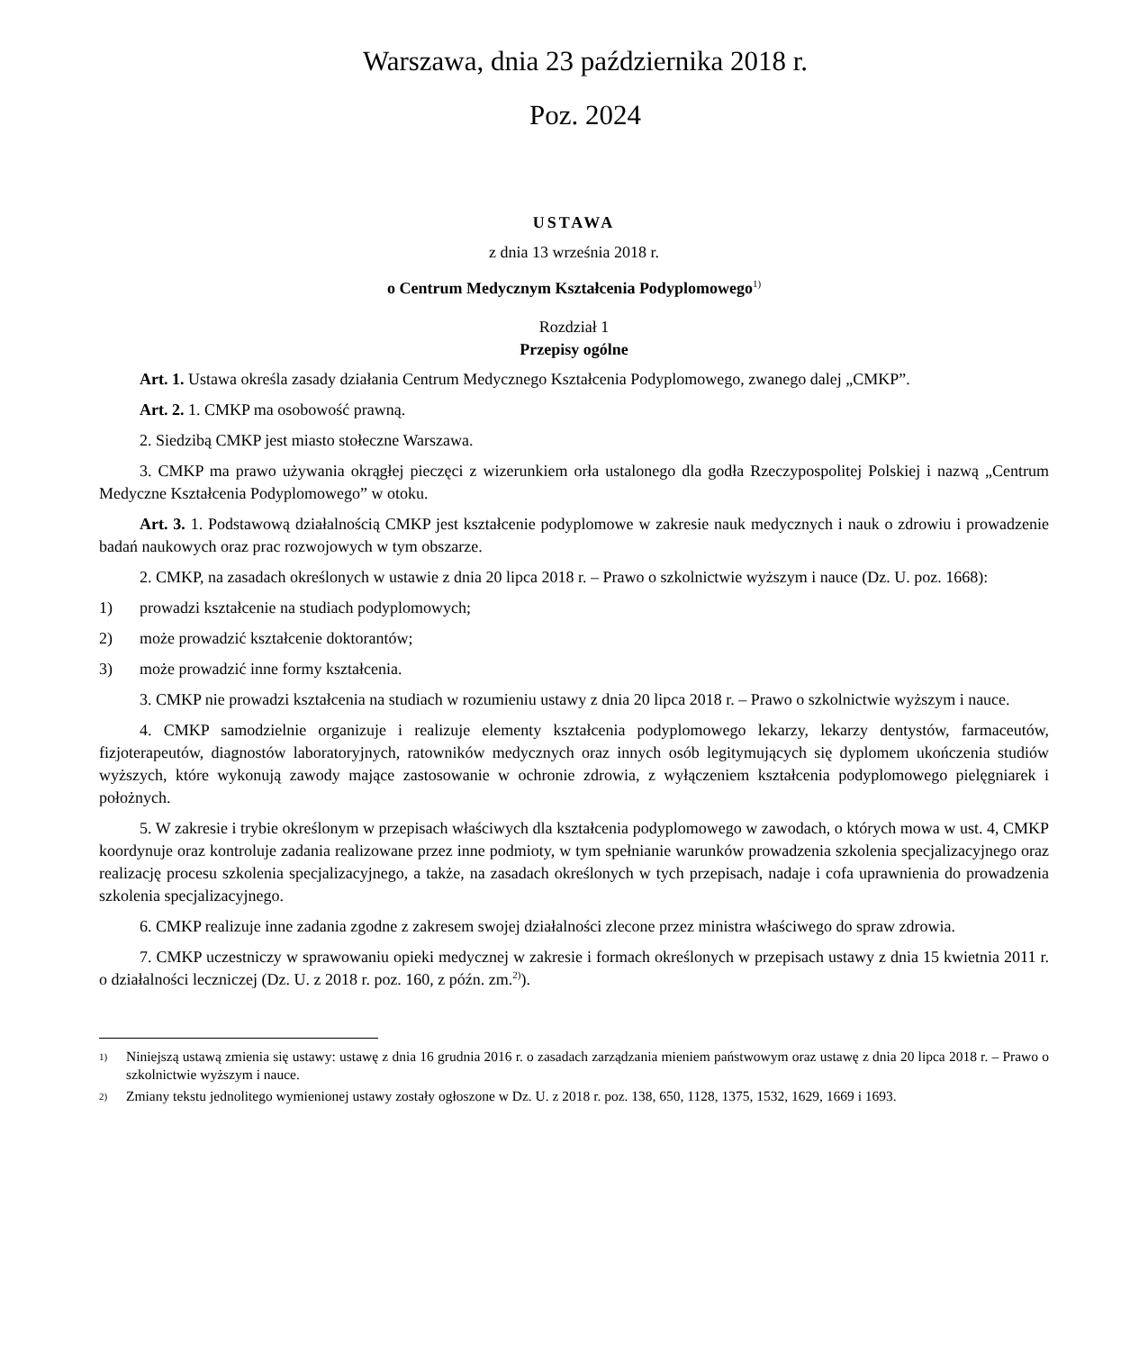Warszawa, dnia 23 października 2018 r.
Poz. 2024
USTAWA
z dnia 13 września 2018 r.
o Centrum Medycznym Kształcenia Podyplomowego<sup>1)</sup>
Rozdział 1
Przepisy ogólne
Art. 1. Ustawa określa zasady działania Centrum Medycznego Kształcenia Podyplomowego, zwanego dalej „CMKP”.
Art. 2. 1. CMKP ma osobowość prawną.
2. Siedzibą CMKP jest miasto stołeczne Warszawa.
3. CMKP ma prawo używania okrągłej pieczęci z wizerunkiem orła ustalonego dla godła Rzeczypospolitej Polskiej i nazwą „Centrum Medyczne Kształcenia Podyplomowego” w otoku.
Art. 3. 1. Podstawową działalnością CMKP jest kształcenie podyplomowe w zakresie nauk medycznych i nauk o zdrowiu i prowadzenie badań naukowych oraz prac rozwojowych w tym obszarze.
2. CMKP, na zasadach określonych w ustawie z dnia 20 lipca 2018 r. – Prawo o szkolnictwie wyższym i nauce (Dz. U. poz. 1668):
1) prowadzi kształcenie na studiach podyplomowych;
2) może prowadzić kształcenie doktorantów;
3) może prowadzić inne formy kształcenia.
3. CMKP nie prowadzi kształcenia na studiach w rozumieniu ustawy z dnia 20 lipca 2018 r. – Prawo o szkolnictwie wyższym i nauce.
4. CMKP samodzielnie organizuje i realizuje elementy kształcenia podyplomowego lekarzy, lekarzy dentystów, farmaceutów, fizjoterapeutów, diagnostów laboratoryjnych, ratowników medycznych oraz innych osób legitymujących się dyplomem ukończenia studiów wyższych, które wykonują zawody mające zastosowanie w ochronie zdrowia, z wyłączeniem kształcenia podyplomowego pielęgniarek i położnych.
5. W zakresie i trybie określonym w przepisach właściwych dla kształcenia podyplomowego w zawodach, o których mowa w ust. 4, CMKP koordynuje oraz kontroluje zadania realizowane przez inne podmioty, w tym spełnianie warunków prowadzenia szkolenia specjalizacyjnego oraz realizację procesu szkolenia specjalizacyjnego, a także, na zasadach określonych w tych przepisach, nadaje i cofa uprawnienia do prowadzenia szkolenia specjalizacyjnego.
6. CMKP realizuje inne zadania zgodne z zakresem swojej działalności zlecone przez ministra właściwego do spraw zdrowia.
7. CMKP uczestniczy w sprawowaniu opieki medycznej w zakresie i formach określonych w przepisach ustawy z dnia 15 kwietnia 2011 r. o działalności leczniczej (Dz. U. z 2018 r. poz. 160, z późn. zm.<sup>2)</sup>).
1) Niniejszą ustawą zmienia się ustawy: ustawę z dnia 16 grudnia 2016 r. o zasadach zarządzania mieniem państwowym oraz ustawę z dnia 20 lipca 2018 r. – Prawo o szkolnictwie wyższym i nauce.
2) Zmiany tekstu jednolitego wymienionej ustawy zostały ogłoszone w Dz. U. z 2018 r. poz. 138, 650, 1128, 1375, 1532, 1629, 1669 i 1693.